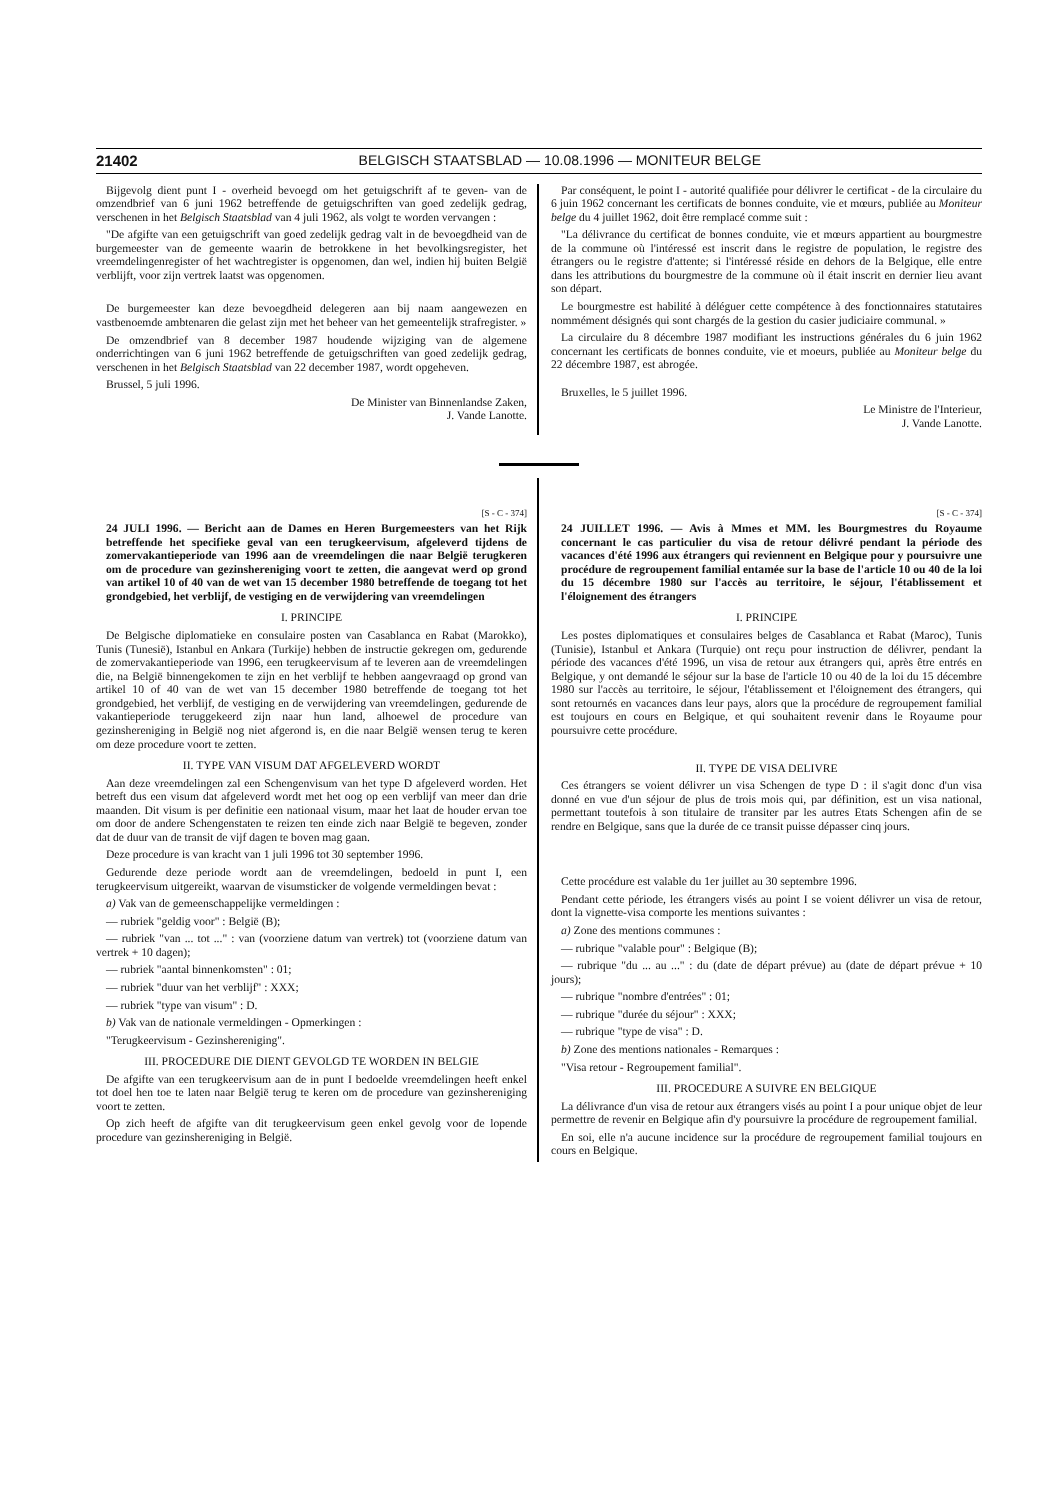21402 BELGISCH STAATSBLAD — 10.08.1996 — MONITEUR BELGE
Bijgevolg dient punt I - overheid bevoegd om het getuigschrift af te geven- van de omzendbrief van 6 juni 1962 betreffende de getuigschriften van goed zedelijk gedrag, verschenen in het Belgisch Staatsblad van 4 juli 1962, als volgt te worden vervangen :
"De afgifte van een getuigschrift van goed zedelijk gedrag valt in de bevoegdheid van de burgemeester van de gemeente waarin de betrokkene in het bevolkingsregister, het vreemdelingenregister of het wachtregister is opgenomen, dan wel, indien hij buiten België verblijft, voor zijn vertrek laatst was opgenomen.
De burgemeester kan deze bevoegdheid delegeren aan bij naam aangewezen en vastbenoemde ambtenaren die gelast zijn met het beheer van het gemeentelijk strafregister. »
De omzendbrief van 8 december 1987 houdende wijziging van de algemene onderrichtingen van 6 juni 1962 betreffende de getuigschriften van goed zedelijk gedrag, verschenen in het Belgisch Staatsblad van 22 december 1987, wordt opgeheven.
Brussel, 5 juli 1996.
De Minister van Binnenlandse Zaken,
J. Vande Lanotte.
Par conséquent, le point I - autorité qualifiée pour délivrer le certificat - de la circulaire du 6 juin 1962 concernant les certificats de bonnes conduite, vie et mœurs, publiée au Moniteur belge du 4 juillet 1962, doit être remplacé comme suit :
"La délivrance du certificat de bonnes conduite, vie et mœurs appartient au bourgmestre de la commune où l'intéressé est inscrit dans le registre de population, le registre des étrangers ou le registre d'attente; si l'intéressé réside en dehors de la Belgique, elle entre dans les attributions du bourgmestre de la commune où il était inscrit en dernier lieu avant son départ.
Le bourgmestre est habilité à déléguer cette compétence à des fonctionnaires statutaires nommément désignés qui sont chargés de la gestion du casier judiciaire communal. »
La circulaire du 8 décembre 1987 modifiant les instructions générales du 6 juin 1962 concernant les certificats de bonnes conduite, vie et moeurs, publiée au Moniteur belge du 22 décembre 1987, est abrogée.
Bruxelles, le 5 juillet 1996.
Le Ministre de l'Interieur,
J. Vande Lanotte.
[S - C - 374]
24 JULI 1996. — Bericht aan de Dames en Heren Burgemeesters van het Rijk betreffende het specifieke geval van een terugkeervisum, afgeleverd tijdens de zomervakantieperiode van 1996 aan de vreemdelingen die naar België terugkeren om de procedure van gezinshereniging voort te zetten, die aangevat werd op grond van artikel 10 of 40 van de wet van 15 december 1980 betreffende de toegang tot het grondgebied, het verblijf, de vestiging en de verwijdering van vreemdelingen
I. PRINCIPE
De Belgische diplomatieke en consulaire posten van Casablanca en Rabat (Marokko), Tunis (Tunesië), Istanbul en Ankara (Turkije) hebben de instructie gekregen om, gedurende de zomervakantieperiode van 1996, een terugkeervisum af te leveren aan de vreemdelingen die, na België binnengekomen te zijn en het verblijf te hebben aangevraagd op grond van artikel 10 of 40 van de wet van 15 december 1980 betreffende de toegang tot het grondgebied, het verblijf, de vestiging en de verwijdering van vreemdelingen, gedurende de vakantieperiode teruggekeerd zijn naar hun land, alhoewel de procedure van gezinshereniging in België nog niet afgerond is, en die naar België wensen terug te keren om deze procedure voort te zetten.
II. TYPE VAN VISUM DAT AFGELEVERD WORDT
Aan deze vreemdelingen zal een Schengenvisum van het type D afgeleverd worden. Het betreft dus een visum dat afgeleverd wordt met het oog op een verblijf van meer dan drie maanden. Dit visum is per definitie een nationaal visum, maar het laat de houder ervan toe om door de andere Schengenstaten te reizen ten einde zich naar België te begeven, zonder dat de duur van de transit de vijf dagen te boven mag gaan.
Deze procedure is van kracht van 1 juli 1996 tot 30 september 1996.
Gedurende deze periode wordt aan de vreemdelingen, bedoeld in punt I, een terugkeervisum uitgereikt, waarvan de visumsticker de volgende vermeldingen bevat :
a) Vak van de gemeenschappelijke vermeldingen :
— rubriek "geldig voor" : België (B);
— rubriek "van ... tot ..." : van (voorziene datum van vertrek) tot (voorziene datum van vertrek + 10 dagen);
— rubriek "aantal binnenkomsten" : 01;
— rubriek "duur van het verblijf" : XXX;
— rubriek "type van visum" : D.
b) Vak van de nationale vermeldingen - Opmerkingen :
"Terugkeervisum - Gezinshereniging".
III. PROCEDURE DIE DIENT GEVOLGD TE WORDEN IN BELGIE
De afgifte van een terugkeervisum aan de in punt I bedoelde vreemdelingen heeft enkel tot doel hen toe te laten naar België terug te keren om de procedure van gezinshereniging voort te zetten.
Op zich heeft de afgifte van dit terugkeervisum geen enkel gevolg voor de lopende procedure van gezinshereniging in België.
[S - C - 374]
24 JUILLET 1996. — Avis à Mmes et MM. les Bourgmestres du Royaume concernant le cas particulier du visa de retour délivré pendant la période des vacances d'été 1996 aux étrangers qui reviennent en Belgique pour y poursuivre une procédure de regroupement familial entamée sur la base de l'article 10 ou 40 de la loi du 15 décembre 1980 sur l'accès au territoire, le séjour, l'établissement et l'éloignement des étrangers
I. PRINCIPE
Les postes diplomatiques et consulaires belges de Casablanca et Rabat (Maroc), Tunis (Tunisie), Istanbul et Ankara (Turquie) ont reçu pour instruction de délivrer, pendant la période des vacances d'été 1996, un visa de retour aux étrangers qui, après être entrés en Belgique, y ont demandé le séjour sur la base de l'article 10 ou 40 de la loi du 15 décembre 1980 sur l'accès au territoire, le séjour, l'établissement et l'éloignement des étrangers, qui sont retournés en vacances dans leur pays, alors que la procédure de regroupement familial est toujours en cours en Belgique, et qui souhaitent revenir dans le Royaume pour poursuivre cette procédure.
II. TYPE DE VISA DELIVRE
Ces étrangers se voient délivrer un visa Schengen de type D : il s'agit donc d'un visa donné en vue d'un séjour de plus de trois mois qui, par définition, est un visa national, permettant toutefois à son titulaire de transiter par les autres Etats Schengen afin de se rendre en Belgique, sans que la durée de ce transit puisse dépasser cinq jours.
Cette procédure est valable du 1er juillet au 30 septembre 1996.
Pendant cette période, les étrangers visés au point I se voient délivrer un visa de retour, dont la vignette-visa comporte les mentions suivantes :
a) Zone des mentions communes :
— rubrique "valable pour" : Belgique (B);
— rubrique "du ... au ..." : du (date de départ prévue) au (date de départ prévue + 10 jours);
— rubrique "nombre d'entrées" : 01;
— rubrique "durée du séjour" : XXX;
— rubrique "type de visa" : D.
b) Zone des mentions nationales - Remarques :
"Visa retour - Regroupement familial".
III. PROCEDURE A SUIVRE EN BELGIQUE
La délivrance d'un visa de retour aux étrangers visés au point I a pour unique objet de leur permettre de revenir en Belgique afin d'y poursuivre la procédure de regroupement familial.
En soi, elle n'a aucune incidence sur la procédure de regroupement familial toujours en cours en Belgique.